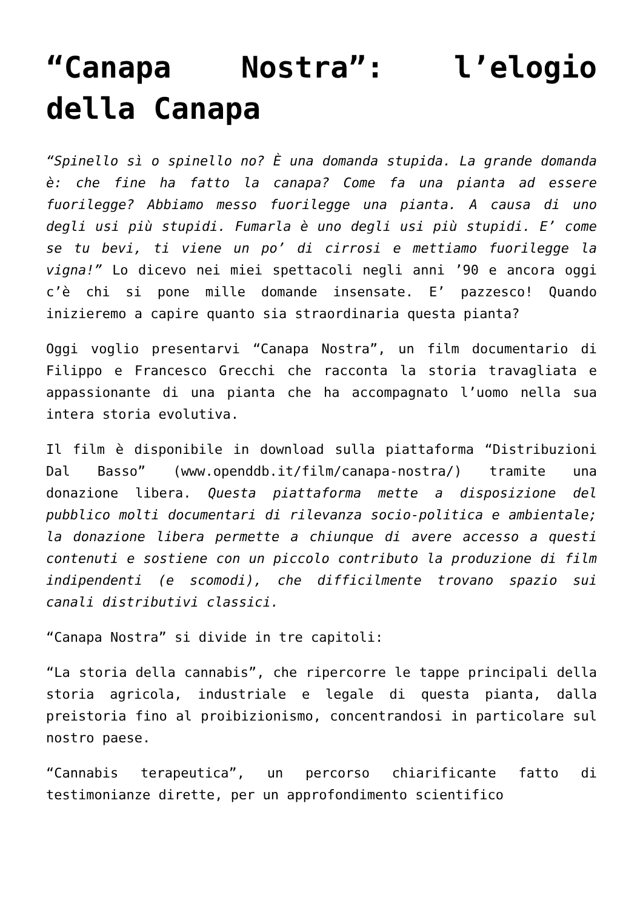“Canapa Nostra”: l’elogio della Canapa
“Spinello sì o spinello no? È una domanda stupida. La grande domanda è: che fine ha fatto la canapa? Come fa una pianta ad essere fuorilegge? Abbiamo messo fuorilegge una pianta. A causa di uno degli usi più stupidi. Fumarla è uno degli usi più stupidi. E’ come se tu bevi, ti viene un po’ di cirrosi e mettiamo fuorilegge la vigna!” Lo dicevo nei miei spettacoli negli anni ’90 e ancora oggi c’è chi si pone mille domande insensate. E’ pazzesco! Quando inizieremo a capire quanto sia straordinaria questa pianta?
Oggi voglio presentarvi “Canapa Nostra”, un film documentario di Filippo e Francesco Grecchi che racconta la storia travagliata e appassionante di una pianta che ha accompagnato l’uomo nella sua intera storia evolutiva.
Il film è disponibile in download sulla piattaforma “Distribuzioni Dal Basso” (www.openddb.it/film/canapa-nostra/) tramite una donazione libera. Questa piattaforma mette a disposizione del pubblico molti documentari di rilevanza socio-politica e ambientale; la donazione libera permette a chiunque di avere accesso a questi contenuti e sostiene con un piccolo contributo la produzione di film indipendenti (e scomodi), che difficilmente trovano spazio sui canali distributivi classici.
“Canapa Nostra” si divide in tre capitoli:
“La storia della cannabis”, che ripercorre le tappe principali della storia agricola, industriale e legale di questa pianta, dalla preistoria fino al proibizionismo, concentrandosi in particolare sul nostro paese.
“Cannabis terapeutica”, un percorso chiarificante fatto di testimonianze dirette, per un approfondimento scientifico